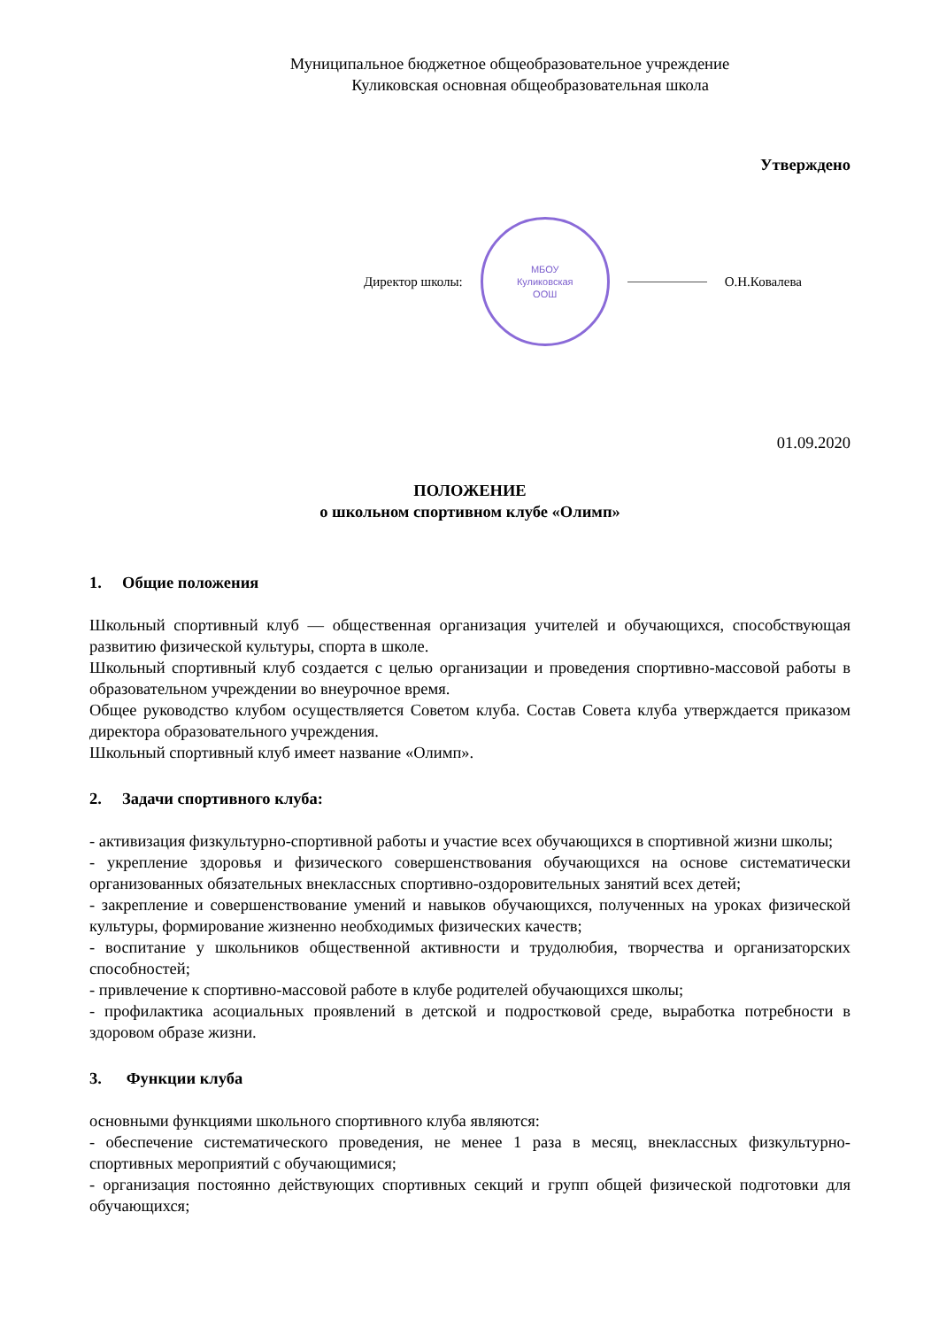Муниципальное бюджетное общеобразовательное учреждение
Куликовская основная общеобразовательная школа
Утверждено
Директор школы:
МБОУ
Куликовская
ООШ
О.Н.Ковалева
01.09.2020
ПОЛОЖЕНИЕ
о школьном спортивном клубе «Олимп»
1. Общие положения
Школьный спортивный клуб — общественная организация учителей и обучающихся, способствующая развитию физической культуры, спорта в школе.
Школьный спортивный клуб создается с целью организации и проведения спортивно-массовой работы в образовательном учреждении во внеурочное время.
Общее руководство клубом осуществляется Советом клуба. Состав Совета клуба утверждается приказом директора образовательного учреждения.
Школьный спортивный клуб имеет название «Олимп».
2. Задачи спортивного клуба:
- активизация физкультурно-спортивной работы и участие всех обучающихся в спортивной жизни школы;
- укрепление здоровья и физического совершенствования обучающихся на основе систематически организованных обязательных внеклассных спортивно-оздоровительных занятий всех детей;
- закрепление и совершенствование умений и навыков обучающихся, полученных на уроках физической культуры, формирование жизненно необходимых физических качеств;
- воспитание у школьников общественной активности и трудолюбия, творчества и организаторских способностей;
- привлечение к спортивно-массовой работе в клубе родителей обучающихся школы;
- профилактика асоциальных проявлений в детской и подростковой среде, выработка потребности в здоровом образе жизни.
3. Функции клуба
основными функциями школьного спортивного клуба являются:
- обеспечение систематического проведения, не менее 1 раза в месяц, внеклассных физкультурно-спортивных мероприятий с обучающимися;
- организация постоянно действующих спортивных секций и групп общей физической подготовки для обучающихся;